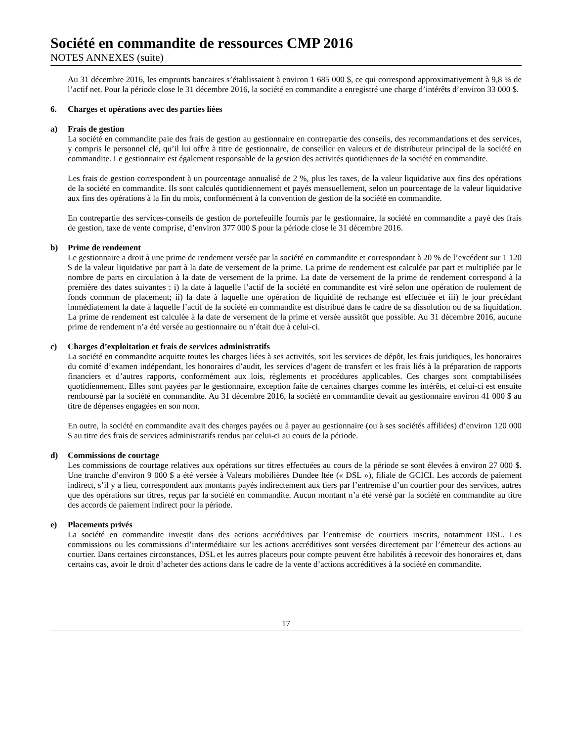Société en commandite de ressources CMP 2016
NOTES ANNEXES (suite)
Au 31 décembre 2016, les emprunts bancaires s’établissaient à environ 1 685 000 $, ce qui correspond approximativement à 9,8 % de l’actif net. Pour la période close le 31 décembre 2016, la société en commandite a enregistré une charge d’intérêts d’environ 33 000 $.
6. Charges et opérations avec des parties liées
a) Frais de gestion
La société en commandite paie des frais de gestion au gestionnaire en contrepartie des conseils, des recommandations et des services, y compris le personnel clé, qu’il lui offre à titre de gestionnaire, de conseiller en valeurs et de distributeur principal de la société en commandite. Le gestionnaire est également responsable de la gestion des activités quotidiennes de la société en commandite.
Les frais de gestion correspondent à un pourcentage annualisé de 2 %, plus les taxes, de la valeur liquidative aux fins des opérations de la société en commandite. Ils sont calculés quotidiennement et payés mensuellement, selon un pourcentage de la valeur liquidative aux fins des opérations à la fin du mois, conformément à la convention de gestion de la société en commandite.
En contrepartie des services-conseils de gestion de portefeuille fournis par le gestionnaire, la société en commandite a payé des frais de gestion, taxe de vente comprise, d’environ 377 000 $ pour la période close le 31 décembre 2016.
b) Prime de rendement
Le gestionnaire a droit à une prime de rendement versée par la société en commandite et correspondant à 20 % de l’excédent sur 1 120 $ de la valeur liquidative par part à la date de versement de la prime. La prime de rendement est calculée par part et multipliée par le nombre de parts en circulation à la date de versement de la prime. La date de versement de la prime de rendement correspond à la première des dates suivantes : i) la date à laquelle l’actif de la société en commandite est viré selon une opération de roulement de fonds commun de placement; ii) la date à laquelle une opération de liquidité de rechange est effectuée et iii) le jour précédant immédiatement la date à laquelle l’actif de la société en commandite est distribué dans le cadre de sa dissolution ou de sa liquidation. La prime de rendement est calculée à la date de versement de la prime et versée aussitôt que possible. Au 31 décembre 2016, aucune prime de rendement n’a été versée au gestionnaire ou n’était due à celui-ci.
c) Charges d’exploitation et frais de services administratifs
La société en commandite acquitte toutes les charges liées à ses activités, soit les services de dépôt, les frais juridiques, les honoraires du comité d’examen indépendant, les honoraires d’audit, les services d’agent de transfert et les frais liés à la préparation de rapports financiers et d’autres rapports, conformément aux lois, règlements et procédures applicables. Ces charges sont comptabilisées quotidiennement. Elles sont payées par le gestionnaire, exception faite de certaines charges comme les intérêts, et celui-ci est ensuite remboursé par la société en commandite. Au 31 décembre 2016, la société en commandite devait au gestionnaire environ 41 000 $ au titre de dépenses engagées en son nom.
En outre, la société en commandite avait des charges payées ou à payer au gestionnaire (ou à ses sociétés affiliées) d’environ 120 000 $ au titre des frais de services administratifs rendus par celui-ci au cours de la période.
d) Commissions de courtage
Les commissions de courtage relatives aux opérations sur titres effectuées au cours de la période se sont élevées à environ 27 000 $. Une tranche d’environ 9 000 $ a été versée à Valeurs mobilières Dundee ltée (« DSL »), filiale de GCICI. Les accords de paiement indirect, s’il y a lieu, correspondent aux montants payés indirectement aux tiers par l’entremise d’un courtier pour des services, autres que des opérations sur titres, reçus par la société en commandite. Aucun montant n’a été versé par la société en commandite au titre des accords de paiement indirect pour la période.
e) Placements privés
La société en commandite investit dans des actions accréditives par l’entremise de courtiers inscrits, notamment DSL. Les commissions ou les commissions d’intermédiaire sur les actions accréditives sont versées directement par l’émetteur des actions au courtier. Dans certaines circonstances, DSL et les autres placeurs pour compte peuvent être habilités à recevoir des honoraires et, dans certains cas, avoir le droit d’acheter des actions dans le cadre de la vente d’actions accréditives à la société en commandite.
17